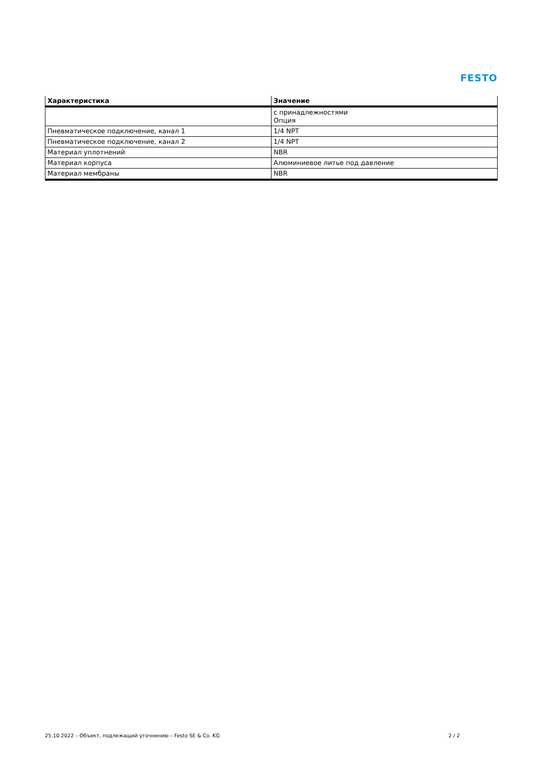FESTO
| Характеристика | Значение |
| --- | --- |
| | с принадлежностями Опция |
| Пневматическое подключение, канал 1 | 1/4 NPT |
| Пневматическое подключение, канал 2 | 1/4 NPT |
| Материал уплотнений | NBR |
| Материал корпуса | Алюминиевое литье под давление |
| Материал мембраны | NBR |
25.10.2022 – Объект, подлежащий уточнению – Festo SE & Co. KG 2 / 2